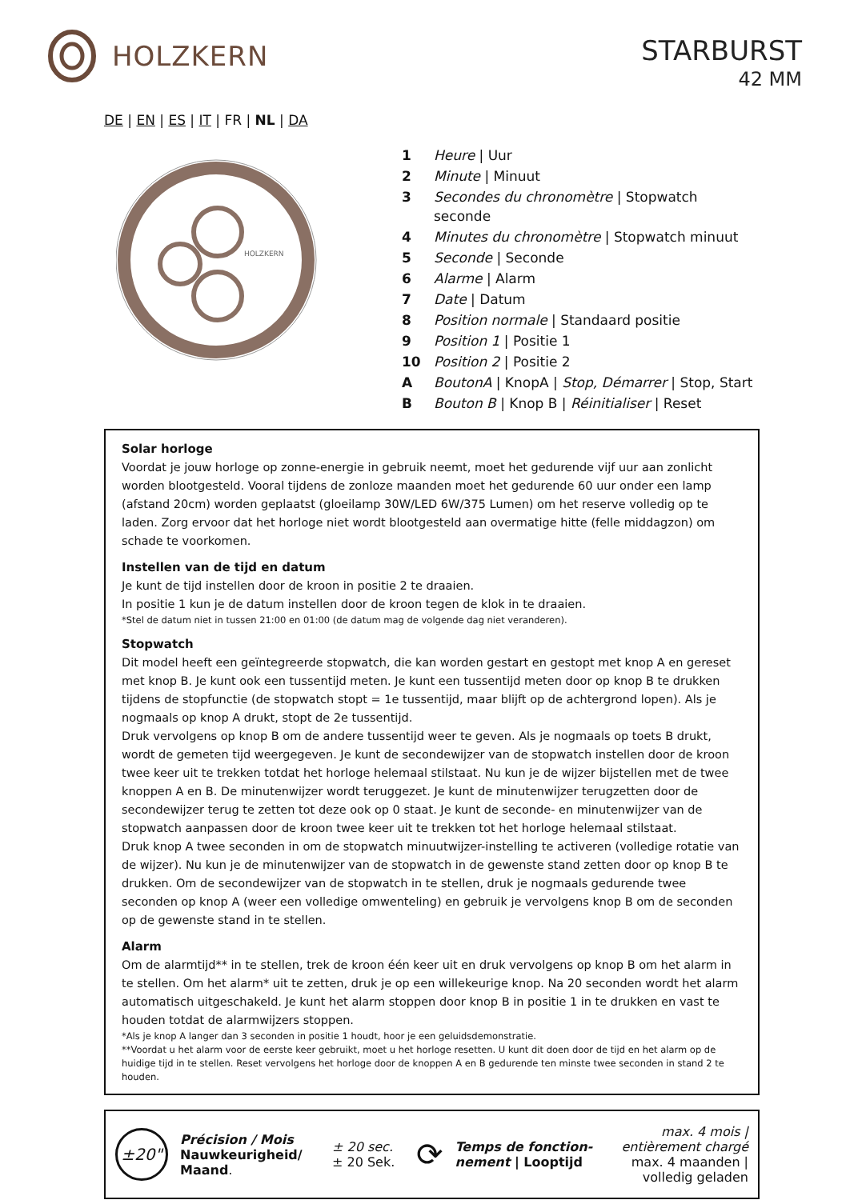HOLZKERN
STARBURST
42 MM
DE | EN | ES | IT | FR | NL | DA
HOLZKERN
| 1 | Heure / Uur |
| 2 | Minute / Minuut |
| 3 | Secondes du chronomètre / Stopwatch seconde |
| 4 | Minutes du chronomètre / Stopwatch minuut |
| 5 | Seconde / Seconde |
| 6 | Alarme / Alarm |
| 7 | Date / Datum |
| 8 | Position normale / Standaard positie |
| 9 | Position 1 / Positie 1 |
| 10 | Position 2 / Positie 2 |
| A | BoutonA / KnopA / Stop, Démarrer / Stop, Start |
| B | Bouton B / Knop B / Réinitialiser / Reset |
Solar horloge
Voordat je jouw horloge op zonne-energie in gebruik neemt, moet het gedurende vijf uur aan zonlicht worden blootgesteld. Vooral tijdens de zonloze maanden moet het gedurende 60 uur onder een lamp (afstand 20cm) worden geplaatst (gloeilamp 30W/LED 6W/375 Lumen) om het reserve volledig op te laden. Zorg ervoor dat het horloge niet wordt blootgesteld aan overmatige hitte (felle middagzon) om schade te voorkomen.
Instellen van de tijd en datum
Je kunt de tijd instellen door de kroon in positie 2 te draaien.
In positie 1 kun je de datum instellen door de kroon tegen de klok in te draaien.
*Stel de datum niet in tussen 21:00 en 01:00 (de datum mag de volgende dag niet veranderen).
Stopwatch
Dit model heeft een geïntegreerde stopwatch, die kan worden gestart en gestopt met knop A en gereset met knop B. Je kunt ook een tussentijd meten. Je kunt een tussentijd meten door op knop B te drukken tijdens de stopfunctie (de stopwatch stopt = 1e tussentijd, maar blijft op de achtergrond lopen). Als je nogmaals op knop A drukt, stopt de 2e tussentijd.
Druk vervolgens op knop B om de andere tussentijd weer te geven. Als je nogmaals op toets B drukt, wordt de gemeten tijd weergegeven. Je kunt de secondewijzer van de stopwatch instellen door de kroon twee keer uit te trekken totdat het horloge helemaal stilstaat. Nu kun je de wijzer bijstellen met de twee knoppen A en B. De minutenwijzer wordt teruggezet. Je kunt de minutenwijzer terugzetten door de secondewijzer terug te zetten tot deze ook op 0 staat. Je kunt de seconde- en minutenwijzer van de stopwatch aanpassen door de kroon twee keer uit te trekken tot het horloge helemaal stilstaat.
Druk knop A twee seconden in om de stopwatch minuutwijzer-instelling te activeren (volledige rotatie van de wijzer). Nu kun je de minutenwijzer van de stopwatch in de gewenste stand zetten door op knop B te drukken. Om de secondewijzer van de stopwatch in te stellen, druk je nogmaals gedurende twee seconden op knop A (weer een volledige omwenteling) en gebruik je vervolgens knop B om de seconden op de gewenste stand in te stellen.
Alarm
Om de alarmtijd** in te stellen, trek de kroon één keer uit en druk vervolgens op knop B om het alarm in te stellen. Om het alarm* uit te zetten, druk je op een willekeurige knop. Na 20 seconden wordt het alarm automatisch uitgeschakeld. Je kunt het alarm stoppen door knop B in positie 1 in te drukken en vast te houden totdat de alarmwijzers stoppen.
*Als je knop A langer dan 3 seconden in positie 1 houdt, hoor je een geluidsdemonstratie.
**Voordat u het alarm voor de eerste keer gebruikt, moet u het horloge resetten. U kunt dit doen door de tijd en het alarm op de huidige tijd in te stellen. Reset vervolgens het horloge door de knoppen A en B gedurende ten minste twee seconden in stand 2 te houden.
±20"
Précision / Mois
Nauwkeurigheid/
Maand.
± 20 sec.
± 20 Sek.
⟳
Temps de fonction-
nement | Looptijd
max. 4 mois |
entièrement chargé
max. 4 maanden |
volledig geladen